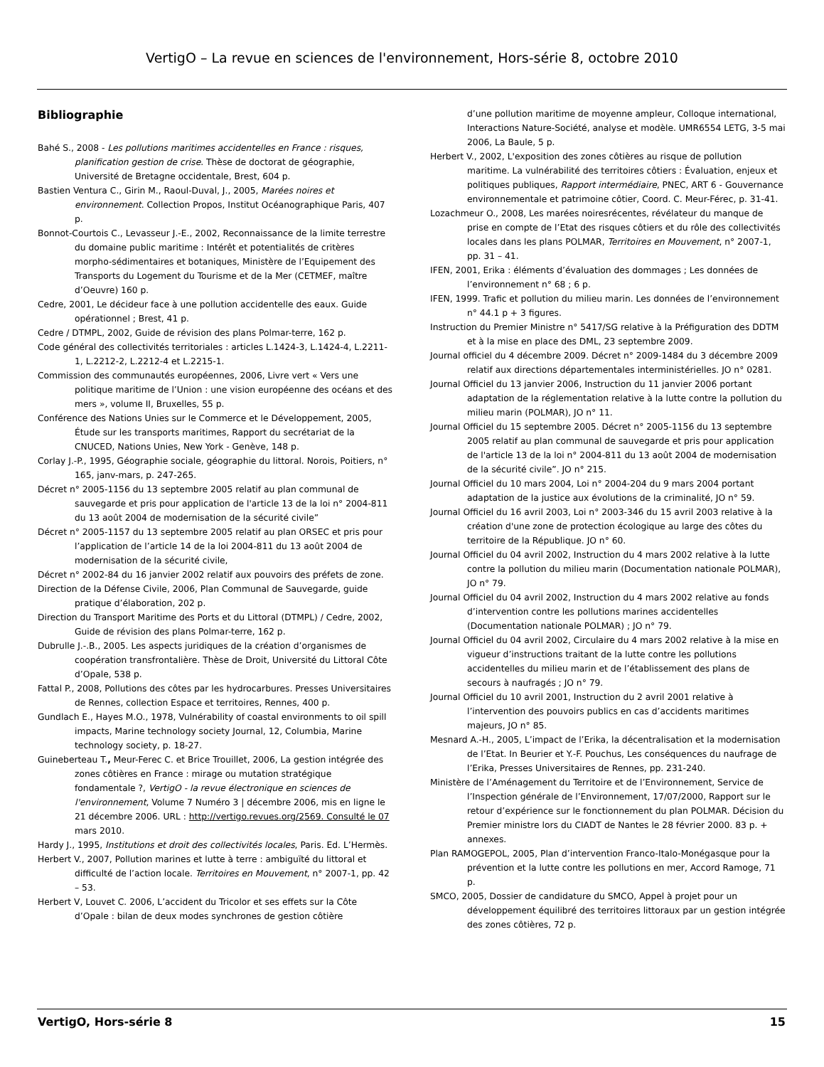VertigO – La revue en sciences de l'environnement, Hors-série 8, octobre 2010
Bibliographie
Bahé S., 2008 - Les pollutions maritimes accidentelles en France : risques, planification gestion de crise. Thèse de doctorat de géographie, Université de Bretagne occidentale, Brest, 604 p.
Bastien Ventura C., Girin M., Raoul-Duval, J., 2005, Marées noires et environnement. Collection Propos, Institut Océanographique Paris, 407 p.
Bonnot-Courtois C., Levasseur J.-E., 2002, Reconnaissance de la limite terrestre du domaine public maritime : Intérêt et potentialités de critères morpho-sédimentaires et botaniques, Ministère de l’Equipement des Transports du Logement du Tourisme et de la Mer (CETMEF, maître d’Oeuvre) 160 p.
Cedre, 2001, Le décideur face à une pollution accidentelle des eaux. Guide opérationnel ; Brest, 41 p.
Cedre / DTMPL, 2002, Guide de révision des plans Polmar-terre, 162 p.
Code général des collectivités territoriales : articles L.1424-3, L.1424-4, L.2211-1, L.2212-2, L.2212-4 et L.2215-1.
Commission des communautés européennes, 2006, Livre vert « Vers une politique maritime de l’Union : une vision européenne des océans et des mers », volume II, Bruxelles, 55 p.
Conférence des Nations Unies sur le Commerce et le Développement, 2005, Étude sur les transports maritimes, Rapport du secrétariat de la CNUCED, Nations Unies, New York - Genève, 148 p.
Corlay J.-P., 1995, Géographie sociale, géographie du littoral. Norois, Poitiers, n° 165, janv-mars, p. 247-265.
Décret n° 2005-1156 du 13 septembre 2005 relatif au plan communal de sauvegarde et pris pour application de l'article 13 de la loi n° 2004-811 du 13 août 2004 de modernisation de la sécurité civile”
Décret n° 2005-1157 du 13 septembre 2005 relatif au plan ORSEC et pris pour l’application de l’article 14 de la loi 2004-811 du 13 août 2004 de modernisation de la sécurité civile,
Décret n° 2002-84 du 16 janvier 2002 relatif aux pouvoirs des préfets de zone.
Direction de la Défense Civile, 2006, Plan Communal de Sauvegarde, guide pratique d’élaboration, 202 p.
Direction du Transport Maritime des Ports et du Littoral (DTMPL) / Cedre, 2002, Guide de révision des plans Polmar-terre, 162 p.
Dubrulle J.-.B., 2005. Les aspects juridiques de la création d’organismes de coopération transfrontalière. Thèse de Droit, Université du Littoral Côte d’Opale, 538 p.
Fattal P., 2008, Pollutions des côtes par les hydrocarbures. Presses Universitaires de Rennes, collection Espace et territoires, Rennes, 400 p.
Gundlach E., Hayes M.O., 1978, Vulnérability of coastal environments to oil spill impacts, Marine technology society Journal, 12, Columbia, Marine technology society, p. 18-27.
Guineberteau T., Meur-Ferec C. et Brice Trouillet, 2006, La gestion intégrée des zones côtières en France : mirage ou mutation stratégique fondamentale ?, VertigO - la revue électronique en sciences de l'environnement, Volume 7 Numéro 3 | décembre 2006, mis en ligne le 21 décembre 2006. URL : http://vertigo.revues.org/2569. Consulté le 07 mars 2010.
Hardy J., 1995, Institutions et droit des collectivités locales, Paris. Ed. L’Hermès.
Herbert V., 2007, Pollution marines et lutte à terre : ambiguïté du littoral et difficulté de l’action locale. Territoires en Mouvement, n° 2007-1, pp. 42 – 53.
Herbert V, Louvet C. 2006, L’accident du Tricolor et ses effets sur la Côte d’Opale : bilan de deux modes synchrones de gestion côtière
d’une pollution maritime de moyenne ampleur, Colloque international, Interactions Nature-Société, analyse et modèle. UMR6554 LETG, 3-5 mai 2006, La Baule, 5 p.
Herbert V., 2002, L'exposition des zones côtières au risque de pollution maritime. La vulnérabilité des territoires côtiers : Évaluation, enjeux et politiques publiques, Rapport intermédiaire, PNEC, ART 6 - Gouvernance environnementale et patrimoine côtier, Coord. C. Meur-Férec, p. 31-41.
Lozachmeur O., 2008, Les marées noiresrécentes, révélateur du manque de prise en compte de l’Etat des risques côtiers et du rôle des collectivités locales dans les plans POLMAR, Territoires en Mouvement, n° 2007-1, pp. 31 – 41.
IFEN, 2001, Erika : éléments d’évaluation des dommages ; Les données de l’environnement n° 68 ; 6 p.
IFEN, 1999. Trafic et pollution du milieu marin. Les données de l’environnement n° 44.1 p + 3 figures.
Instruction du Premier Ministre n° 5417/SG relative à la Préfiguration des DDTM et à la mise en place des DML, 23 septembre 2009.
Journal officiel du 4 décembre 2009. Décret n° 2009-1484 du 3 décembre 2009 relatif aux directions départementales interministérielles. JO n° 0281.
Journal Officiel du 13 janvier 2006, Instruction du 11 janvier 2006 portant adaptation de la réglementation relative à la lutte contre la pollution du milieu marin (POLMAR), JO n° 11.
Journal Officiel du 15 septembre 2005. Décret n° 2005-1156 du 13 septembre 2005 relatif au plan communal de sauvegarde et pris pour application de l'article 13 de la loi n° 2004-811 du 13 août 2004 de modernisation de la sécurité civile”. JO n° 215.
Journal Officiel du 10 mars 2004, Loi n° 2004-204 du 9 mars 2004 portant adaptation de la justice aux évolutions de la criminalité, JO n° 59.
Journal Officiel du 16 avril 2003, Loi n° 2003-346 du 15 avril 2003 relative à la création d'une zone de protection écologique au large des côtes du territoire de la République. JO n° 60.
Journal Officiel du 04 avril 2002, Instruction du 4 mars 2002 relative à la lutte contre la pollution du milieu marin (Documentation nationale POLMAR), JO n° 79.
Journal Officiel du 04 avril 2002, Instruction du 4 mars 2002 relative au fonds d’intervention contre les pollutions marines accidentelles (Documentation nationale POLMAR) ; JO n° 79.
Journal Officiel du 04 avril 2002, Circulaire du 4 mars 2002 relative à la mise en vigueur d’instructions traitant de la lutte contre les pollutions accidentelles du milieu marin et de l’établissement des plans de secours à naufragés ; JO n° 79.
Journal Officiel du 10 avril 2001, Instruction du 2 avril 2001 relative à l’intervention des pouvoirs publics en cas d’accidents maritimes majeurs, JO n° 85.
Mesnard A.-H., 2005, L’impact de l’Erika, la décentralisation et la modernisation de l’Etat. In Beurier et Y.-F. Pouchus, Les conséquences du naufrage de l’Erika, Presses Universitaires de Rennes, pp. 231-240.
Ministère de l’Aménagement du Territoire et de l’Environnement, Service de l’Inspection générale de l’Environnement, 17/07/2000, Rapport sur le retour d’expérience sur le fonctionnement du plan POLMAR. Décision du Premier ministre lors du CIADT de Nantes le 28 février 2000. 83 p. + annexes.
Plan RAMOGEPOL, 2005, Plan d’intervention Franco-Italo-Monégasque pour la prévention et la lutte contre les pollutions en mer, Accord Ramoge, 71 p.
SMCO, 2005, Dossier de candidature du SMCO, Appel à projet pour un développement équilibré des territoires littoraux par un gestion intégrée des zones côtières, 72 p.
VertigO, Hors-série 8 15